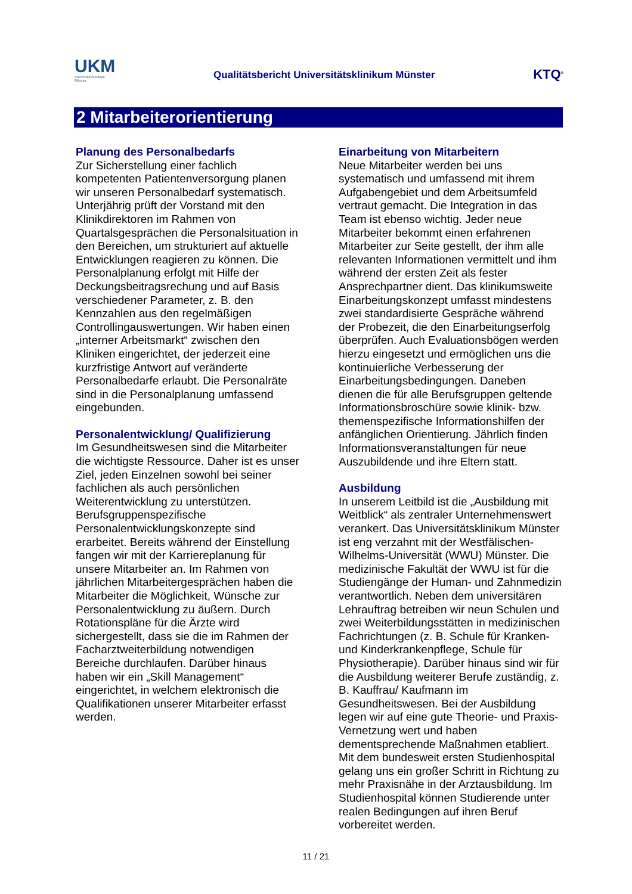UKM
Universitätsklinikum
Münster
Qualitätsbericht Universitätsklinikum Münster
KTQ<sup>®</sup>
2 Mitarbeiterorientierung
Planung des Personalbedarfs
Zur Sicherstellung einer fachlich kompetenten Patientenversorgung planen wir unseren Personalbedarf systematisch. Unterjährig prüft der Vorstand mit den Klinikdirektoren im Rahmen von Quartalsgesprächen die Personalsituation in den Bereichen, um strukturiert auf aktuelle Entwicklungen reagieren zu können. Die Personalplanung erfolgt mit Hilfe der Deckungsbeitragsrechung und auf Basis verschiedener Parameter, z. B. den Kennzahlen aus den regelmäßigen Controllingauswertungen. Wir haben einen „interner Arbeitsmarkt“ zwischen den Kliniken eingerichtet, der jederzeit eine kurzfristige Antwort auf veränderte Personalbedarfe erlaubt. Die Personalräte sind in die Personalplanung umfassend eingebunden.
Personalentwicklung/ Qualifizierung
Im Gesundheitswesen sind die Mitarbeiter die wichtigste Ressource. Daher ist es unser Ziel, jeden Einzelnen sowohl bei seiner fachlichen als auch persönlichen Weiterentwicklung zu unterstützen. Berufsgruppenspezifische Personalentwicklungskonzepte sind erarbeitet. Bereits während der Einstellung fangen wir mit der Karriereplanung für unsere Mitarbeiter an. Im Rahmen von jährlichen Mitarbeitergesprächen haben die Mitarbeiter die Möglichkeit, Wünsche zur Personalentwicklung zu äußern. Durch Rotationspläne für die Ärzte wird sichergestellt, dass sie die im Rahmen der Facharztweiterbildung notwendigen Bereiche durchlaufen. Darüber hinaus haben wir ein „Skill Management“ eingerichtet, in welchem elektronisch die Qualifikationen unserer Mitarbeiter erfasst werden.
Einarbeitung von Mitarbeitern
Neue Mitarbeiter werden bei uns systematisch und umfassend mit ihrem Aufgabengebiet und dem Arbeitsumfeld vertraut gemacht. Die Integration in das Team ist ebenso wichtig. Jeder neue Mitarbeiter bekommt einen erfahrenen Mitarbeiter zur Seite gestellt, der ihm alle relevanten Informationen vermittelt und ihm während der ersten Zeit als fester Ansprechpartner dient. Das klinikumsweite Einarbeitungskonzept umfasst mindestens zwei standardisierte Gespräche während der Probezeit, die den Einarbeitungserfolg überprüfen. Auch Evaluationsbögen werden hierzu eingesetzt und ermöglichen uns die kontinuierliche Verbesserung der Einarbeitungsbedingungen. Daneben dienen die für alle Berufsgruppen geltende Informationsbroschüre sowie klinik- bzw. themenspezifische Informationshilfen der anfänglichen Orientierung. Jährlich finden Informationsveranstaltungen für neue Auszubildende und ihre Eltern statt.
Ausbildung
In unserem Leitbild ist die „Ausbildung mit Weitblick“ als zentraler Unternehmenswert verankert. Das Universitätsklinikum Münster ist eng verzahnt mit der Westfälischen-Wilhelms-Universität (WWU) Münster. Die medizinische Fakultät der WWU ist für die Studiengänge der Human- und Zahnmedizin verantwortlich. Neben dem universitären Lehrauftrag betreiben wir neun Schulen und zwei Weiterbildungsstätten in medizinischen Fachrichtungen (z. B. Schule für Kranken- und Kinderkrankenpflege, Schule für Physiotherapie). Darüber hinaus sind wir für die Ausbildung weiterer Berufe zuständig, z. B. Kauffrau/ Kaufmann im Gesundheitswesen. Bei der Ausbildung legen wir auf eine gute Theorie- und Praxis-Vernetzung wert und haben dementsprechende Maßnahmen etabliert. Mit dem bundesweit ersten Studienhospital gelang uns ein großer Schritt in Richtung zu mehr Praxisnähe in der Arztausbildung. Im Studienhospital können Studierende unter realen Bedingungen auf ihren Beruf vorbereitet werden.
11 / 21